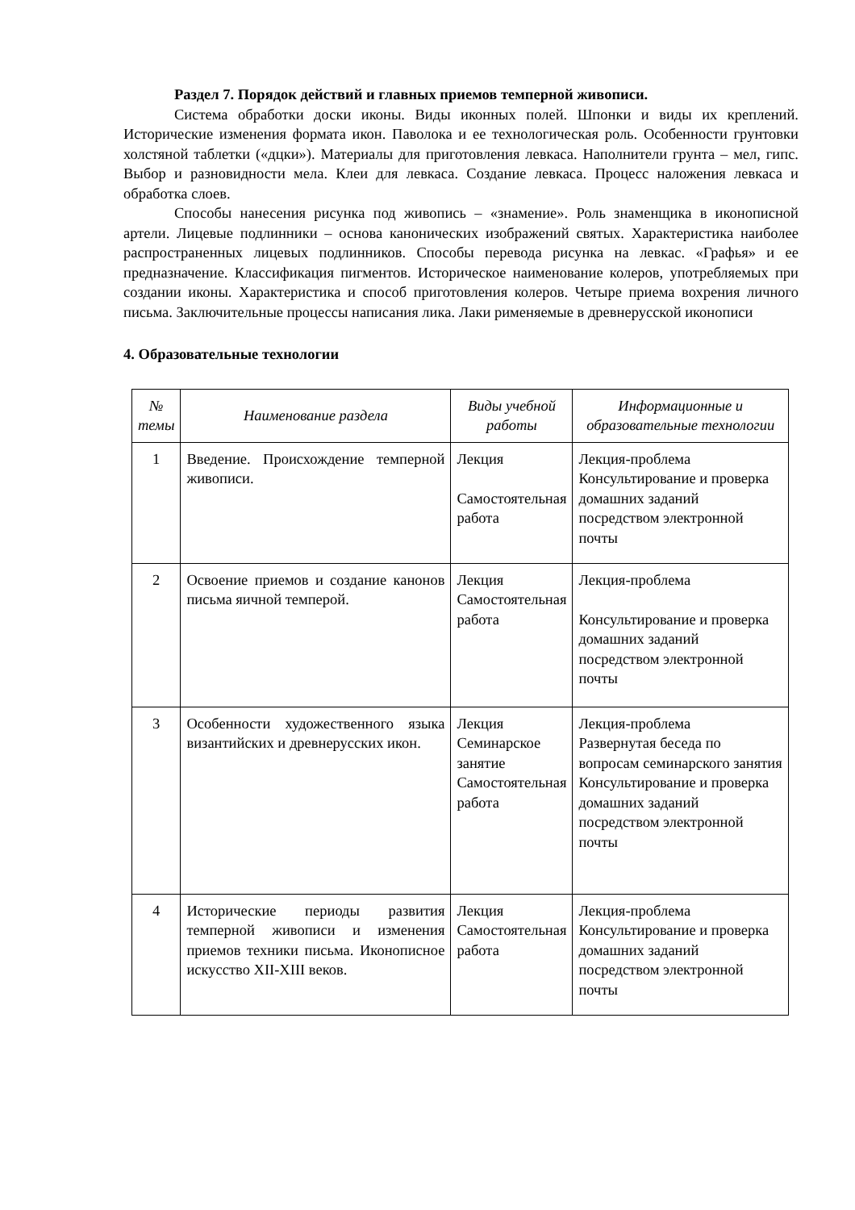Раздел 7. Порядок действий и главных приемов темперной живописи.
Система обработки доски иконы. Виды иконных полей. Шпонки и виды их креплений. Исторические изменения формата икон. Паволока и ее технологическая роль. Особенности грунтовки холстяной таблетки («дцки»). Материалы для приготовления левкаса. Наполнители грунта – мел, гипс. Выбор и разновидности мела. Клеи для левкаса. Создание левкаса. Процесс наложения левкаса и обработка слоев.
Способы нанесения рисунка под живопись – «знамение». Роль знаменщика в иконописной артели. Лицевые подлинники – основа канонических изображений святых. Характеристика наиболее распространенных лицевых подлинников. Способы перевода рисунка на левкас. «Графья» и ее предназначение. Классификация пигментов. Историческое наименование колеров, употребляемых при создании иконы. Характеристика и способ приготовления колеров. Четыре приема вохрения личного письма. Заключительные процессы написания лика. Лаки рименяемые в древнерусской иконописи
4. Образовательные технологии
| № темы | Наименование раздела | Виды учебной работы | Информационные и образовательные технологии |
| --- | --- | --- | --- |
| 1 | Введение. Происхождение темперной живописи. | Лекция Самостоятельная работа | Лекция-проблема Консультирование и проверка домашних заданий посредством электронной почты |
| 2 | Освоение приемов и создание канонов письма яичной темперой. | Лекция Самостоятельная работа | Лекция-проблема Консультирование и проверка домашних заданий посредством электронной почты |
| 3 | Особенности художественного языка византийских и древнерусских икон. | Лекция Семинарское занятие Самостоятельная работа | Лекция-проблема Развернутая беседа по вопросам семинарского занятия Консультирование и проверка домашних заданий посредством электронной почты |
| 4 | Исторические периоды развития темперной живописи и изменения приемов техники письма. Иконописное искусство XII-XIII веков. | Лекция Самостоятельная работа | Лекция-проблема Консультирование и проверка домашних заданий посредством электронной почты |